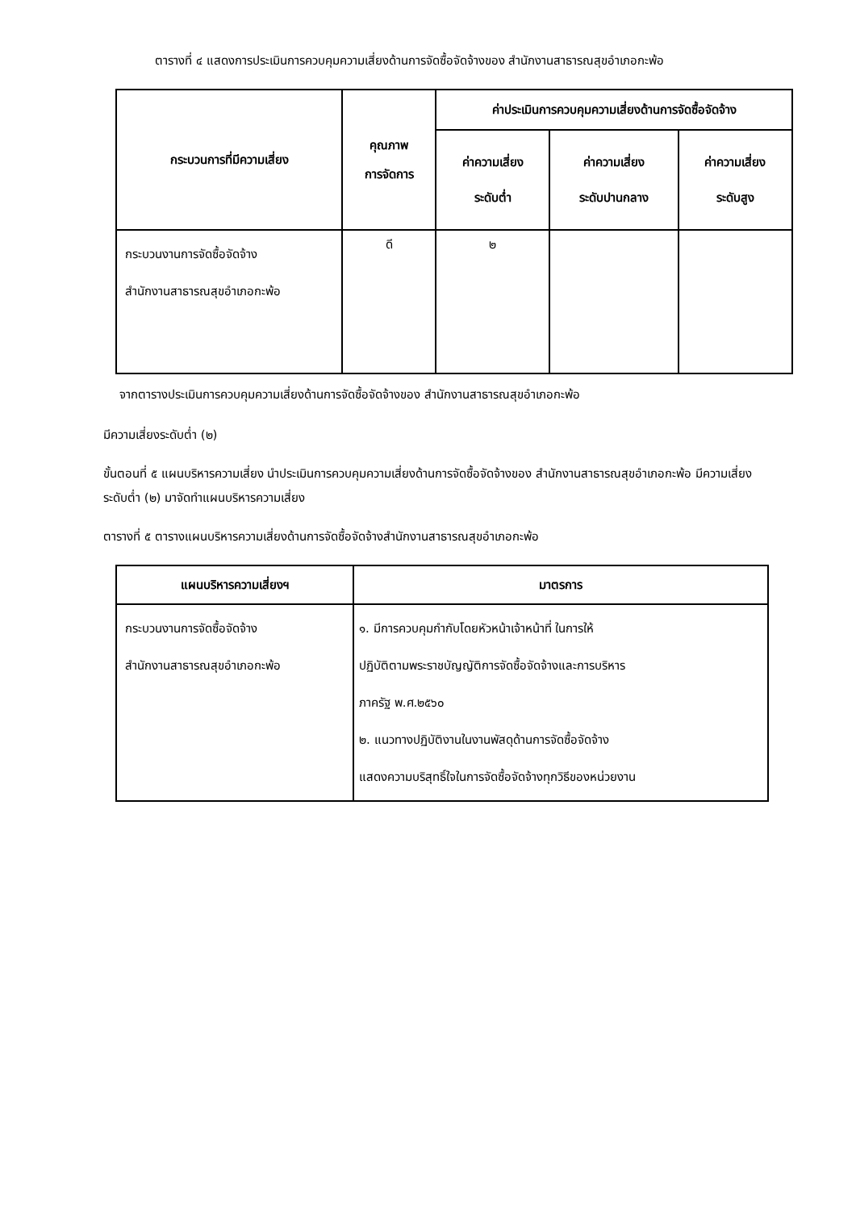ตารางที่ ๔ แสดงการประเมินการควบคุมความเสี่ยงด้านการจัดซื้อจัดจ้างของ สำนักงานสาธารณสุขอำเภอกะพ้อ
| กระบวนการที่มีความเสี่ยง | คุณภาพ การจัดการ | ค่าประเมินการควบคุมความเสี่ยงด้านการจัดซื้อจัดจ้าง | | |
| --- | --- | --- | --- | --- |
| | | ค่าความเสี่ยง ระดับต่ำ | ค่าความเสี่ยง ระดับปานกลาง | ค่าความเสี่ยง ระดับสูง |
| กระบวนงานการจัดซื้อจัดจ้าง สำนักงานสาธารณสุขอำเภอกะพ้อ | ดี | ๒ | | |
จากตารางประเมินการควบคุมความเสี่ยงด้านการจัดซื้อจัดจ้างของ สำนักงานสาธารณสุขอำเภอกะพ้อ
มีความเสี่ยงระดับต่ำ (๒)
ขั้นตอนที่ ๕ แผนบริหารความเสี่ยง นำประเมินการควบคุมความเสี่ยงด้านการจัดซื้อจัดจ้างของ สำนักงานสาธารณสุขอำเภอกะพ้อ มีความเสี่ยงระดับต่ำ (๒) มาจัดทำแผนบริหารความเสี่ยง
ตารางที่ ๕ ตารางแผนบริหารความเสี่ยงด้านการจัดซื้อจัดจ้างสำนักงานสาธารณสุขอำเภอกะพ้อ
| แผนบริหารความเสี่ยงฯ | มาตรการ |
| --- | --- |
| กระบวนงานการจัดซื้อจัดจ้าง สำนักงานสาธารณสุขอำเภอกะพ้อ | ๑. มีการควบคุมกำกับโดยหัวหน้าเจ้าหน้าที่ ในการให้ ปฏิบัติตามพระราชบัญญัติการจัดซื้อจัดจ้างและการบริหาร ภาครัฐ พ.ศ.๒๕๖๐ ๒. แนวทางปฏิบัติงานในงานพัสดุด้านการจัดซื้อจัดจ้าง แสดงความบริสุทธิ์ใจในการจัดซื้อจัดจ้างทุกวิธีของหน่วยงาน |